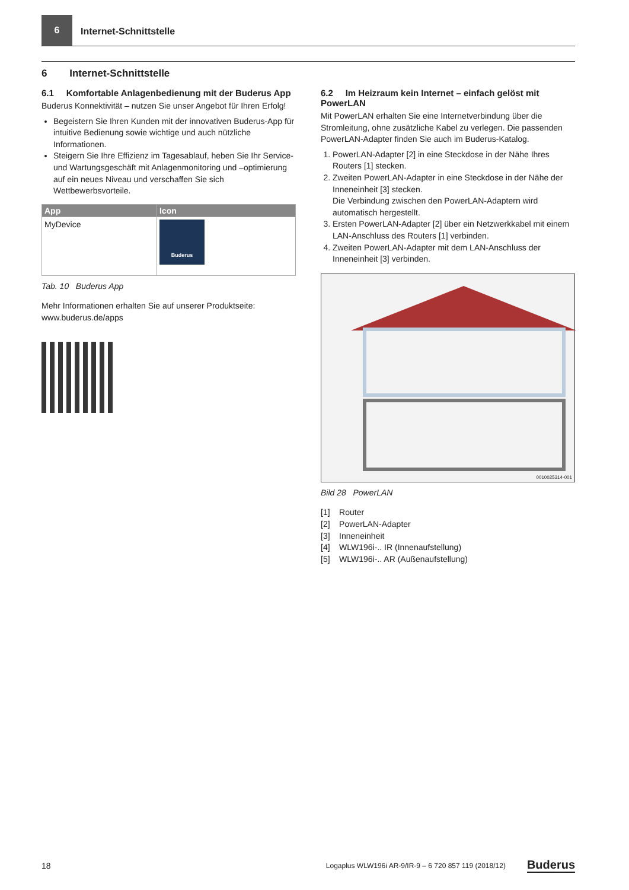6
Internet-Schnittstelle
6 Internet-Schnittstelle
6.1 Komfortable Anlagenbedienung mit der Buderus App
Buderus Konnektivität – nutzen Sie unser Angebot für Ihren Erfolg!
Begeistern Sie Ihren Kunden mit der innovativen Buderus-App für intuitive Bedienung sowie wichtige und auch nützliche Informationen.
Steigern Sie Ihre Effizienz im Tagesablauf, heben Sie Ihr Service- und Wartungsgeschäft mit Anlagenmonitoring und –optimierung auf ein neues Niveau und verschaffen Sie sich Wettbewerbsvorteile.
| App | Icon |
| --- | --- |
| MyDevice | Buderus |
Tab. 10 Buderus App
Mehr Informationen erhalten Sie auf unserer Produktseite:
www.buderus.de/apps
6.2 Im Heizraum kein Internet – einfach gelöst mit PowerLAN
Mit PowerLAN erhalten Sie eine Internetverbindung über die Stromleitung, ohne zusätzliche Kabel zu verlegen. Die passenden PowerLAN-Adapter finden Sie auch im Buderus-Katalog.
1. PowerLAN-Adapter [2] in eine Steckdose in der Nähe Ihres Routers [1] stecken.
2. Zweiten PowerLAN-Adapter in eine Steckdose in der Nähe der Inneneinheit [3] stecken.
Die Verbindung zwischen den PowerLAN-Adaptern wird automatisch hergestellt.
3. Ersten PowerLAN-Adapter [2] über ein Netzwerkkabel mit einem LAN-Anschluss des Routers [1] verbinden.
4. Zweiten PowerLAN-Adapter mit dem LAN-Anschluss der Inneneinheit [3] verbinden.
0010025314-001
Bild 28 PowerLAN
[1] Router
[2] PowerLAN-Adapter
[3] Inneneinheit
[4] WLW196i-.. IR (Innenaufstellung)
[5] WLW196i-.. AR (Außenaufstellung)
18 Logaplus WLW196i AR-9/IR-9 – 6 720 857 119 (2018/12) Buderus